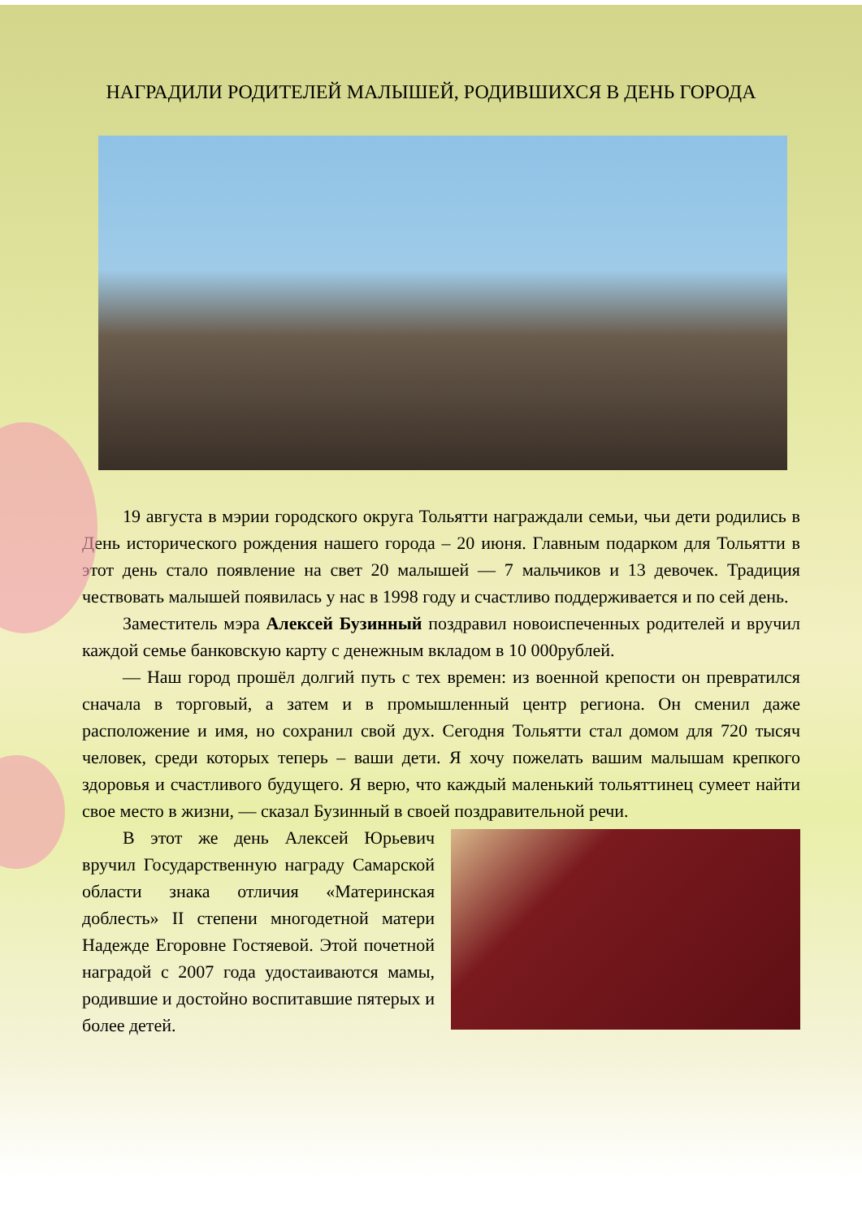НАГРАДИЛИ РОДИТЕЛЕЙ МАЛЫШЕЙ, РОДИВШИХСЯ В ДЕНЬ ГОРОДА
19 августа в мэрии городского округа Тольятти награждали семьи, чьи дети родились в День исторического рождения нашего города – 20 июня. Главным подарком для Тольятти в этот день стало появление на свет 20 малышей — 7 мальчиков и 13 девочек. Традиция чествовать малышей появилась у нас в 1998 году и счастливо поддерживается и по сей день.
Заместитель мэра Алексей Бузинный поздравил новоиспеченных родителей и вручил каждой семье банковскую карту с денежным вкладом в 10 000рублей.
— Наш город прошёл долгий путь с тех времен: из военной крепости он превратился сначала в торговый, а затем и в промышленный центр региона. Он сменил даже расположение и имя, но сохранил свой дух. Сегодня Тольятти стал домом для 720 тысяч человек, среди которых теперь – ваши дети. Я хочу пожелать вашим малышам крепкого здоровья и счастливого будущего. Я верю, что каждый маленький тольяттинец сумеет найти свое место в жизни, — сказал Бузинный в своей поздравительной речи.
В этот же день Алексей Юрьевич вручил Государственную награду Самарской области знака отличия «Материнская доблесть» II степени многодетной матери Надежде Егоровне Гостяевой. Этой почетной наградой с 2007 года удостаиваются мамы, родившие и достойно воспитавшие пятерых и более детей.